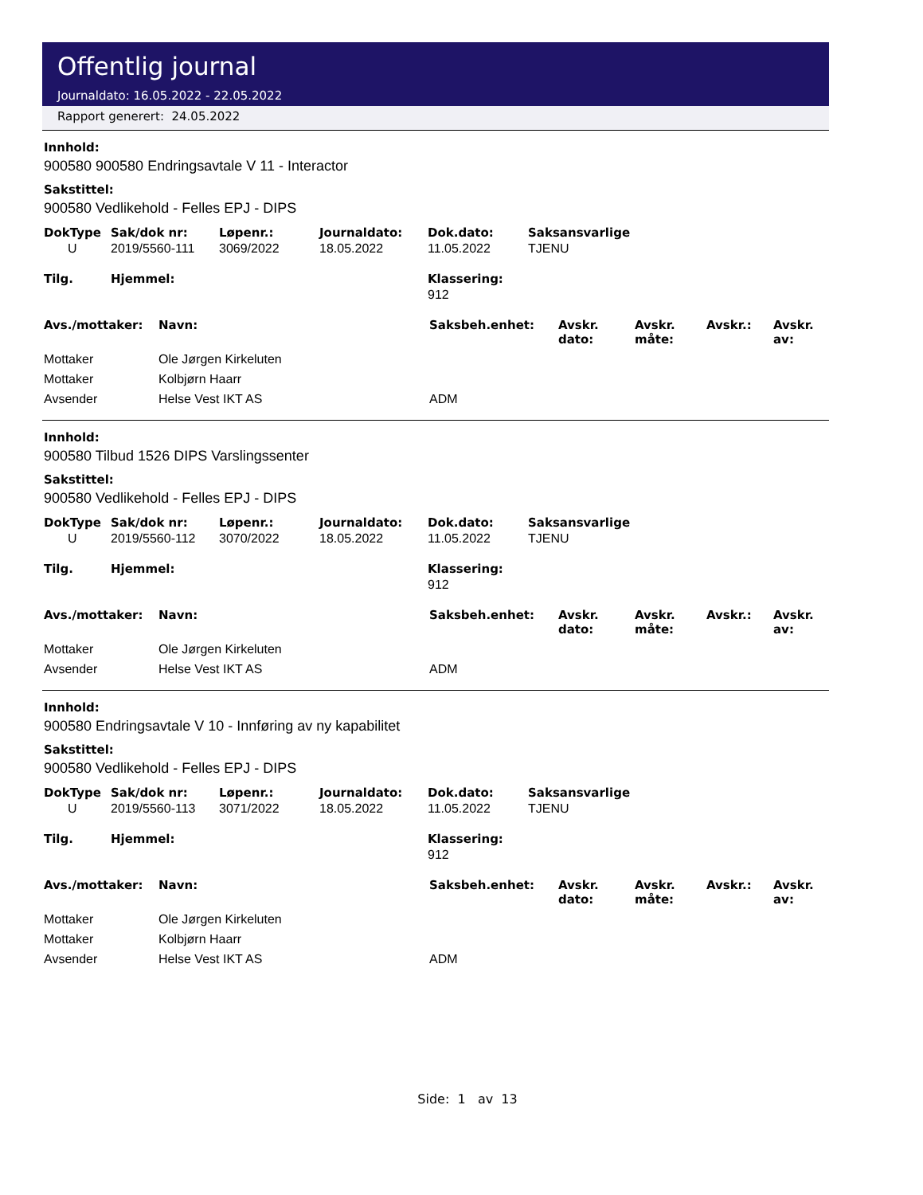Offentlig journal
Journaldato: 16.05.2022 - 22.05.2022
Rapport generert: 24.05.2022
Innhold:
900580 900580 Endringsavtale V 11 - Interactor
Sakstittel:
900580 Vedlikehold - Felles EPJ - DIPS
| DokType | Sak/dok nr: | Løpenr.: | Journaldato: | Dok.dato: | Saksansvarlige |
| --- | --- | --- | --- | --- | --- |
| U | 2019/5560-111 | 3069/2022 | 18.05.2022 | 11.05.2022 | TJENU |
| Tilg. | Hjemmel: | Klassering: |
| --- | --- | --- |
| | | 912 |
| Avs./mottaker: | Navn: | Saksbeh.enhet: | Avskr. dato: | Avskr. måte: | Avskr.: | Avskr. av: |
| --- | --- | --- | --- | --- | --- | --- |
| Mottaker | Ole Jørgen Kirkeluten | | | | | |
| Mottaker | Kolbjørn Haarr | | | | | |
| Avsender | Helse Vest IKT AS | ADM | | | | |
Innhold:
900580 Tilbud 1526 DIPS Varslingssenter
Sakstittel:
900580 Vedlikehold - Felles EPJ - DIPS
| DokType | Sak/dok nr: | Løpenr.: | Journaldato: | Dok.dato: | Saksansvarlige |
| --- | --- | --- | --- | --- | --- |
| U | 2019/5560-112 | 3070/2022 | 18.05.2022 | 11.05.2022 | TJENU |
| Tilg. | Hjemmel: | Klassering: |
| --- | --- | --- |
| | | 912 |
| Avs./mottaker: | Navn: | Saksbeh.enhet: | Avskr. dato: | Avskr. måte: | Avskr.: | Avskr. av: |
| --- | --- | --- | --- | --- | --- | --- |
| Mottaker | Ole Jørgen Kirkeluten | | | | | |
| Avsender | Helse Vest IKT AS | ADM | | | | |
Innhold:
900580 Endringsavtale V 10 - Innføring av ny kapabilitet
Sakstittel:
900580 Vedlikehold - Felles EPJ - DIPS
| DokType | Sak/dok nr: | Løpenr.: | Journaldato: | Dok.dato: | Saksansvarlige |
| --- | --- | --- | --- | --- | --- |
| U | 2019/5560-113 | 3071/2022 | 18.05.2022 | 11.05.2022 | TJENU |
| Tilg. | Hjemmel: | Klassering: |
| --- | --- | --- |
| | | 912 |
| Avs./mottaker: | Navn: | Saksbeh.enhet: | Avskr. dato: | Avskr. måte: | Avskr.: | Avskr. av: |
| --- | --- | --- | --- | --- | --- | --- |
| Mottaker | Ole Jørgen Kirkeluten | | | | | |
| Mottaker | Kolbjørn Haarr | | | | | |
| Avsender | Helse Vest IKT AS | ADM | | | | |
Side: 1 av 13